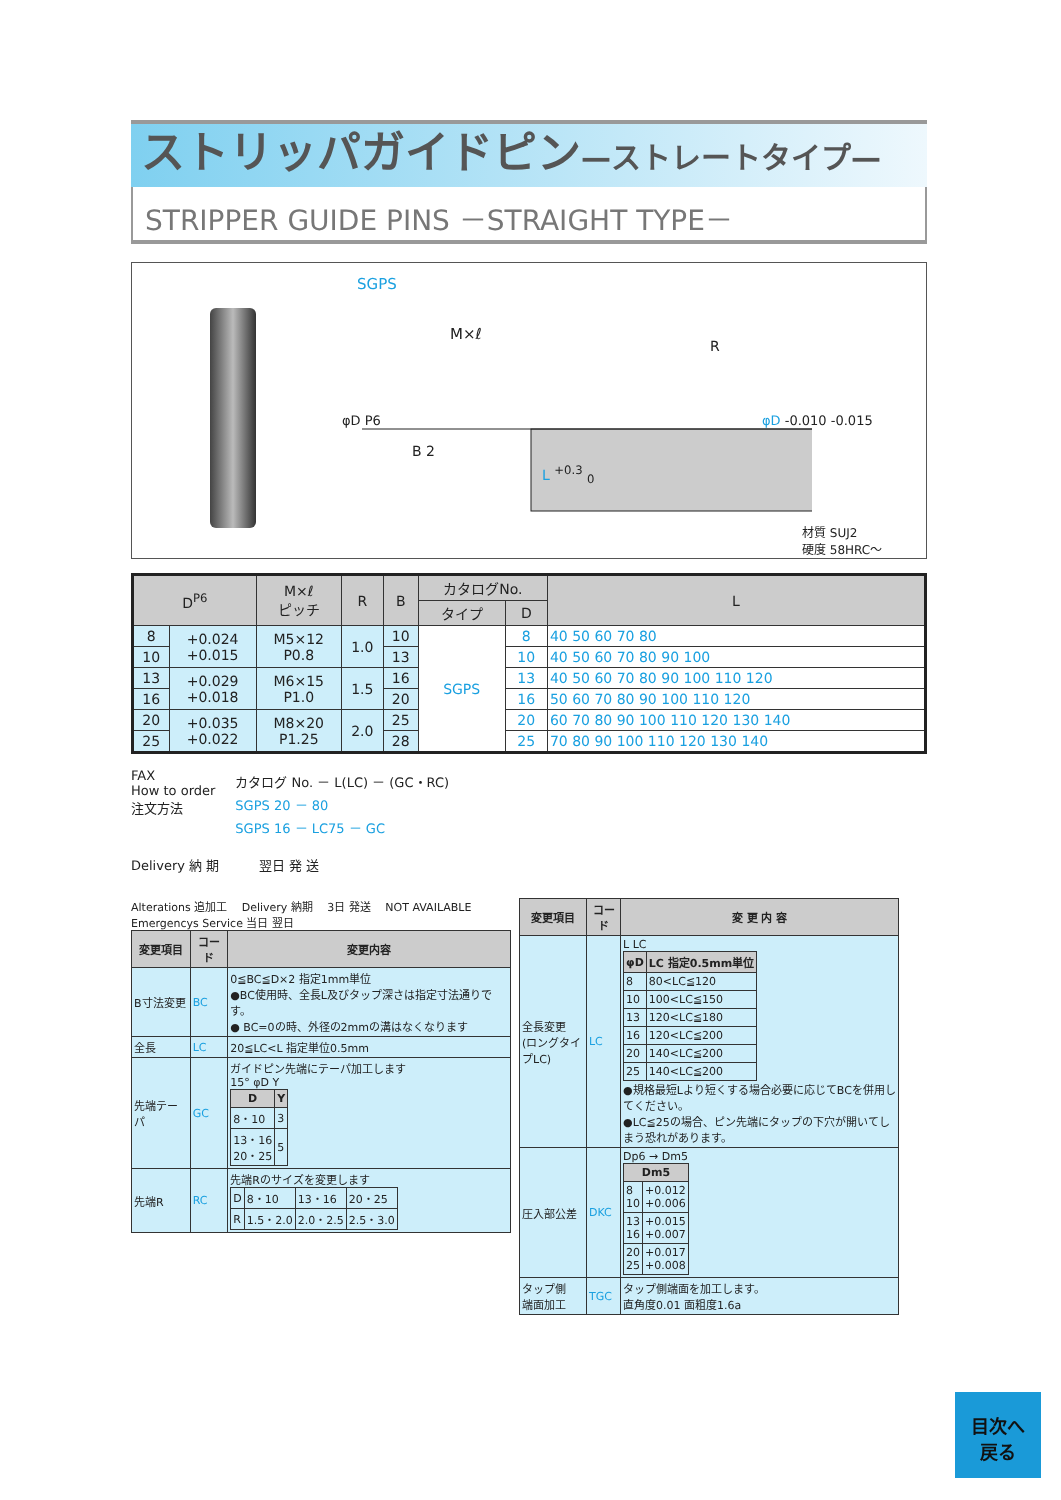ストリッパガイドピン—ストレートタイプ—
STRIPPER GUIDE PINS －STRAIGHT TYPE－
SGPS
M×ℓ
R
B 2
L <sup>+0.3</sup> <sub>0</sub>
φD P6 φD -0.010 -0.015
材質 SUJ2
硬度 58HRC～
| D<sup>P6</sup> | | M×ℓ ピッチ | R | B | カタログNo. | | L |
| --- | --- | --- | --- | --- | --- | --- | --- |
| | | | | | タイプ | D | |
| 8 | +0.024 +0.015 | M5×12 P0.8 | 1.0 | 10 | SGPS | 8 | 40 50 60 70 80 |
| 10 | | | | 13 | | 10 | 40 50 60 70 80 90 100 |
| 13 | +0.029 +0.018 | M6×15 P1.0 | 1.5 | 16 | | 13 | 40 50 60 70 80 90 100 110 120 |
| 16 | | | | 20 | | 16 | 50 60 70 80 90 100 110 120 |
| 20 | +0.035 +0.022 | M8×20 P1.25 | 2.0 | 25 | | 20 | 60 70 80 90 100 110 120 130 140 |
| 25 | | | | 28 | | 25 | 70 80 90 100 110 120 130 140 |
FAX
How to order
注文方法
カタログ No. － L(LC) － (GC・RC)
SGPS 20 － 80
SGPS 16 － LC75 － GC
Delivery 納 期 翌日 発 送
Alterations 追加工 　Delivery 納期 　3日 発送 　NOT AVAILABLE Emergencys Service 当日 翌日
| 変更項目 | コード | 変更内容 |
| --- | --- | --- |
| B寸法変更 | BC | 0≦BC≦D×2 指定1mm単位 ●BC使用時、全長L及びタップ深さは指定寸法通りです。 ● BC=0の時、外径の2mmの溝はなくなります |
| 全長 | LC | 20≦LC<L 指定単位0.5mm |
| 先端テーパ | GC | ガイドピン先端にテーパ加工します 15° φD Y / D / Y / / --- / --- / / 8・10 / 3 / / 13・16 20・25 / 5 / |
| 先端R | RC | 先端Rのサイズを変更します / D / 8・10 / 13・16 / 20・25 / / R / 1.5・2.0 / 2.0・2.5 / 2.5・3.0 / |
| 変更項目 | コード | 変 更 内 容 |
| --- | --- | --- |
| 全長変更 (ロングタイプLC) | LC | L LC / φD / LC 指定0.5mm単位 / / --- / --- / / 8 / 80<LC≦120 / / 10 / 100<LC≦150 / / 13 / 120<LC≦180 / / 16 / 120<LC≦200 / / 20 / 140<LC≦200 / / 25 / 140<LC≦200 / ●規格最短Lより短くする場合必要に応じてBCを併用してください。 ●LC≦25の場合、ピン先端にタップの下穴が開いてしまう恐れがあります。 |
| 圧入部公差 | DKC | Dp6 → Dm5 / Dm5 / / / --- / --- / / 8 10 / +0.012 +0.006 / / 13 16 / +0.015 +0.007 / / 20 25 / +0.017 +0.008 / |
| タップ側 端面加工 | TGC | タップ側端面を加工します。 直角度0.01 面粗度1.6a |
目次へ
戻る